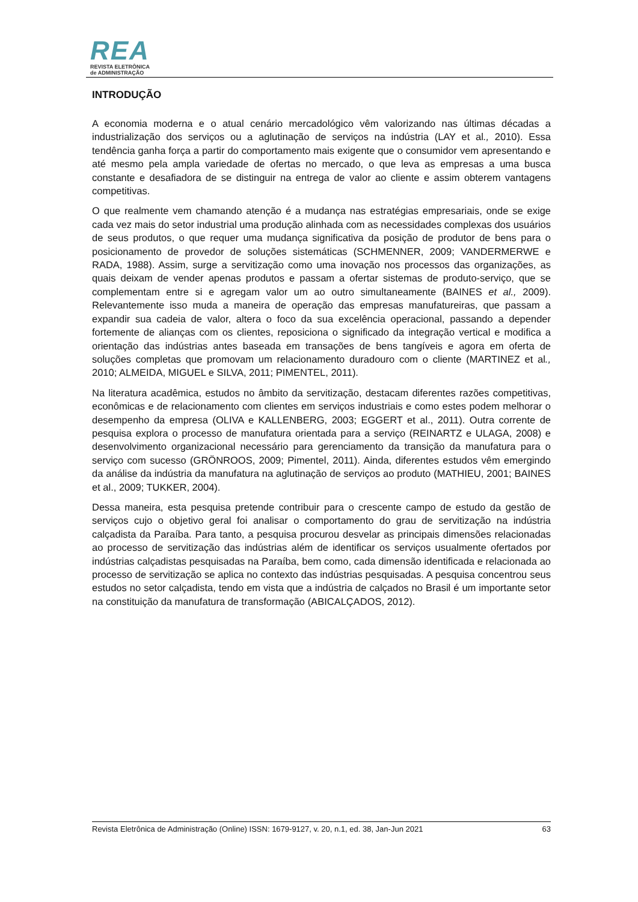REA
REVISTA ELETRÔNICA
de ADMINISTRAÇÃO
INTRODUÇÃO
A economia moderna e o atual cenário mercadológico vêm valorizando nas últimas décadas a industrialização dos serviços ou a aglutinação de serviços na indústria (LAY et al., 2010). Essa tendência ganha força a partir do comportamento mais exigente que o consumidor vem apresentando e até mesmo pela ampla variedade de ofertas no mercado, o que leva as empresas a uma busca constante e desafiadora de se distinguir na entrega de valor ao cliente e assim obterem vantagens competitivas.
O que realmente vem chamando atenção é a mudança nas estratégias empresariais, onde se exige cada vez mais do setor industrial uma produção alinhada com as necessidades complexas dos usuários de seus produtos, o que requer uma mudança significativa da posição de produtor de bens para o posicionamento de provedor de soluções sistemáticas (SCHMENNER, 2009; VANDERMERWE e RADA, 1988). Assim, surge a servitização como uma inovação nos processos das organizações, as quais deixam de vender apenas produtos e passam a ofertar sistemas de produto-serviço, que se complementam entre si e agregam valor um ao outro simultaneamente (BAINES et al., 2009). Relevantemente isso muda a maneira de operação das empresas manufatureiras, que passam a expandir sua cadeia de valor, altera o foco da sua excelência operacional, passando a depender fortemente de alianças com os clientes, reposiciona o significado da integração vertical e modifica a orientação das indústrias antes baseada em transações de bens tangíveis e agora em oferta de soluções completas que promovam um relacionamento duradouro com o cliente (MARTINEZ et al., 2010; ALMEIDA, MIGUEL e SILVA, 2011; PIMENTEL, 2011).
Na literatura acadêmica, estudos no âmbito da servitização, destacam diferentes razões competitivas, econômicas e de relacionamento com clientes em serviços industriais e como estes podem melhorar o desempenho da empresa (OLIVA e KALLENBERG, 2003; EGGERT et al., 2011). Outra corrente de pesquisa explora o processo de manufatura orientada para a serviço (REINARTZ e ULAGA, 2008) e desenvolvimento organizacional necessário para gerenciamento da transição da manufatura para o serviço com sucesso (GRÖNROOS, 2009; Pimentel, 2011). Ainda, diferentes estudos vêm emergindo da análise da indústria da manufatura na aglutinação de serviços ao produto (MATHIEU, 2001; BAINES et al., 2009; TUKKER, 2004).
Dessa maneira, esta pesquisa pretende contribuir para o crescente campo de estudo da gestão de serviços cujo o objetivo geral foi analisar o comportamento do grau de servitização na indústria calçadista da Paraíba. Para tanto, a pesquisa procurou desvelar as principais dimensões relacionadas ao processo de servitização das indústrias além de identificar os serviços usualmente ofertados por indústrias calçadistas pesquisadas na Paraíba, bem como, cada dimensão identificada e relacionada ao processo de servitização se aplica no contexto das indústrias pesquisadas. A pesquisa concentrou seus estudos no setor calçadista, tendo em vista que a indústria de calçados no Brasil é um importante setor na constituição da manufatura de transformação (ABICALÇADOS, 2012).
Revista Eletrônica de Administração (Online) ISSN: 1679-9127, v. 20, n.1, ed. 38, Jan-Jun 2021 63